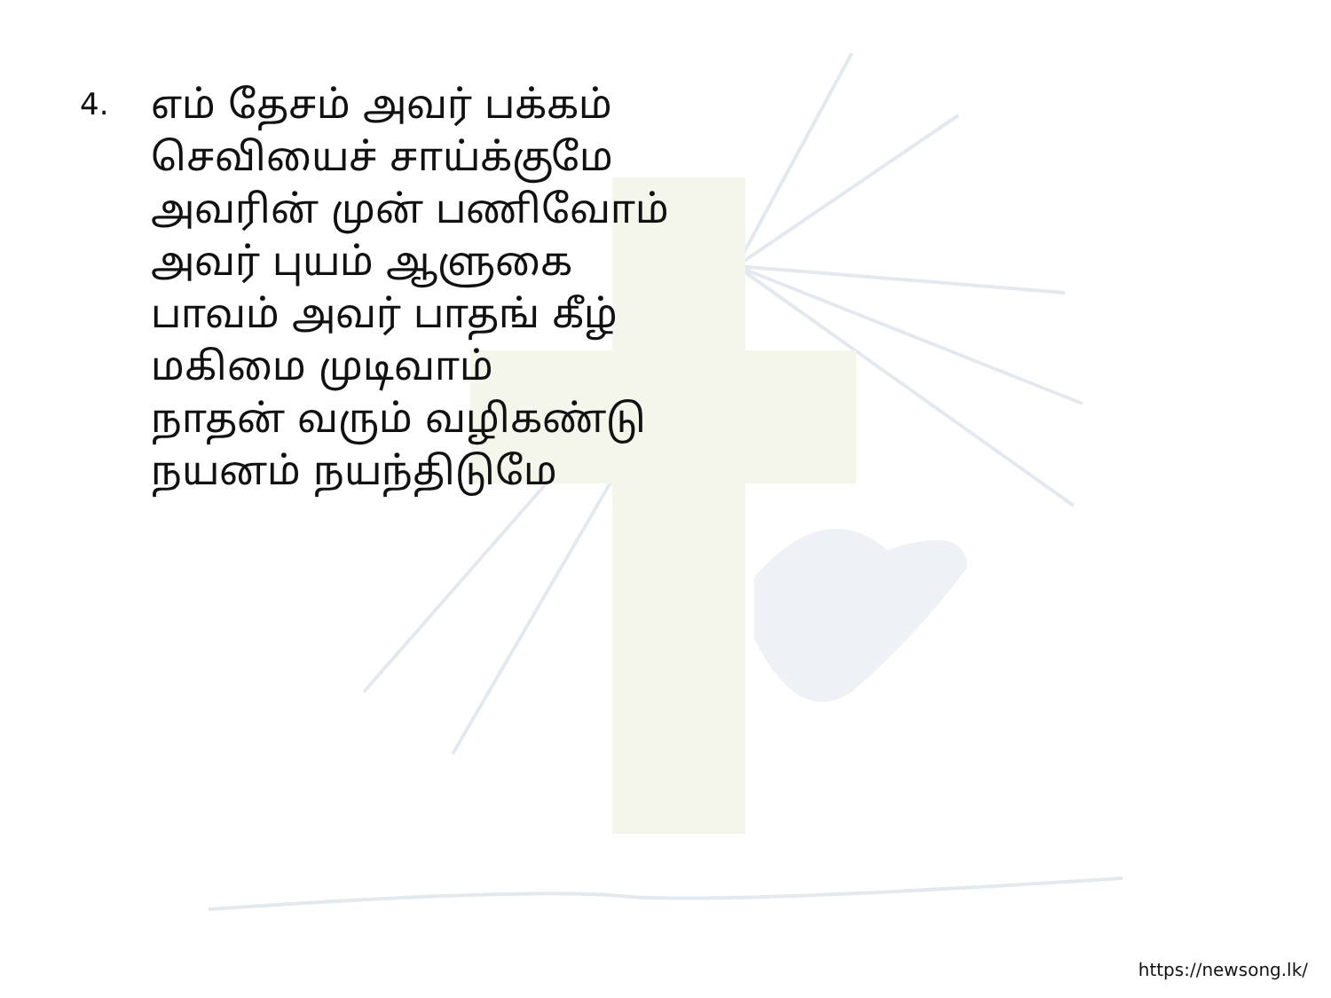4.
எம் தேசம் அவர் பக்கம்
செவியைச் சாய்க்குமே
அவரின் முன் பணிவோம்
அவர் புயம் ஆளுகை
பாவம் அவர் பாதங் கீழ்
மகிமை முடிவாம்
நாதன் வரும் வழிகண்டு
நயனம் நயந்திடுமே
https://newsong.lk/